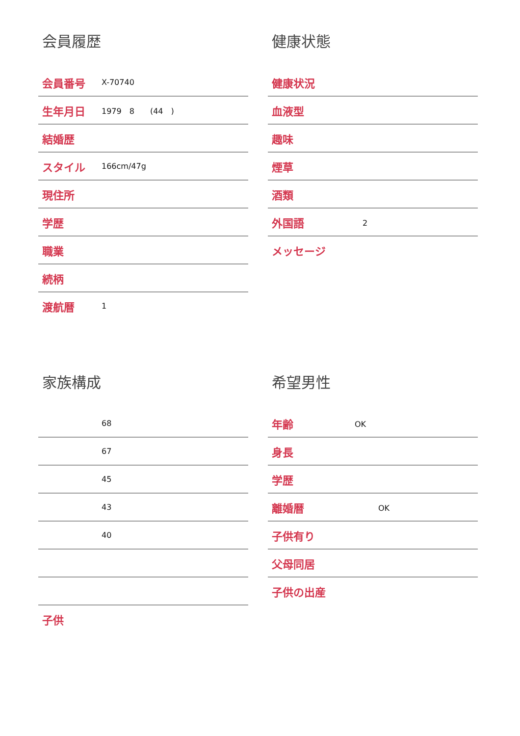会員履歴
| 会員番号 | X-70740 |
| 生年月日 | 1979 8 (44 ) |
| 結婚歴 | |
| スタイル | 166cm/47g |
| 現住所 | |
| 学歴 | |
| 職業 | |
| 続柄 | |
| 渡航暦 | 1 |
健康状態
| 健康状況 | |
| 血液型 | |
| 趣味 | |
| 煙草 | |
| 酒類 | |
| 外国語 | 2 |
| メッセージ | |
家族構成
| | 68 |
| | 67 |
| | 45 |
| | 43 |
| | 40 |
| 子供 | |
希望男性
| 年齢 | OK |
| 身長 | |
| 学歴 | |
| 離婚暦 | OK |
| 子供有り | |
| 父母同居 | |
| 子供の出産 | |